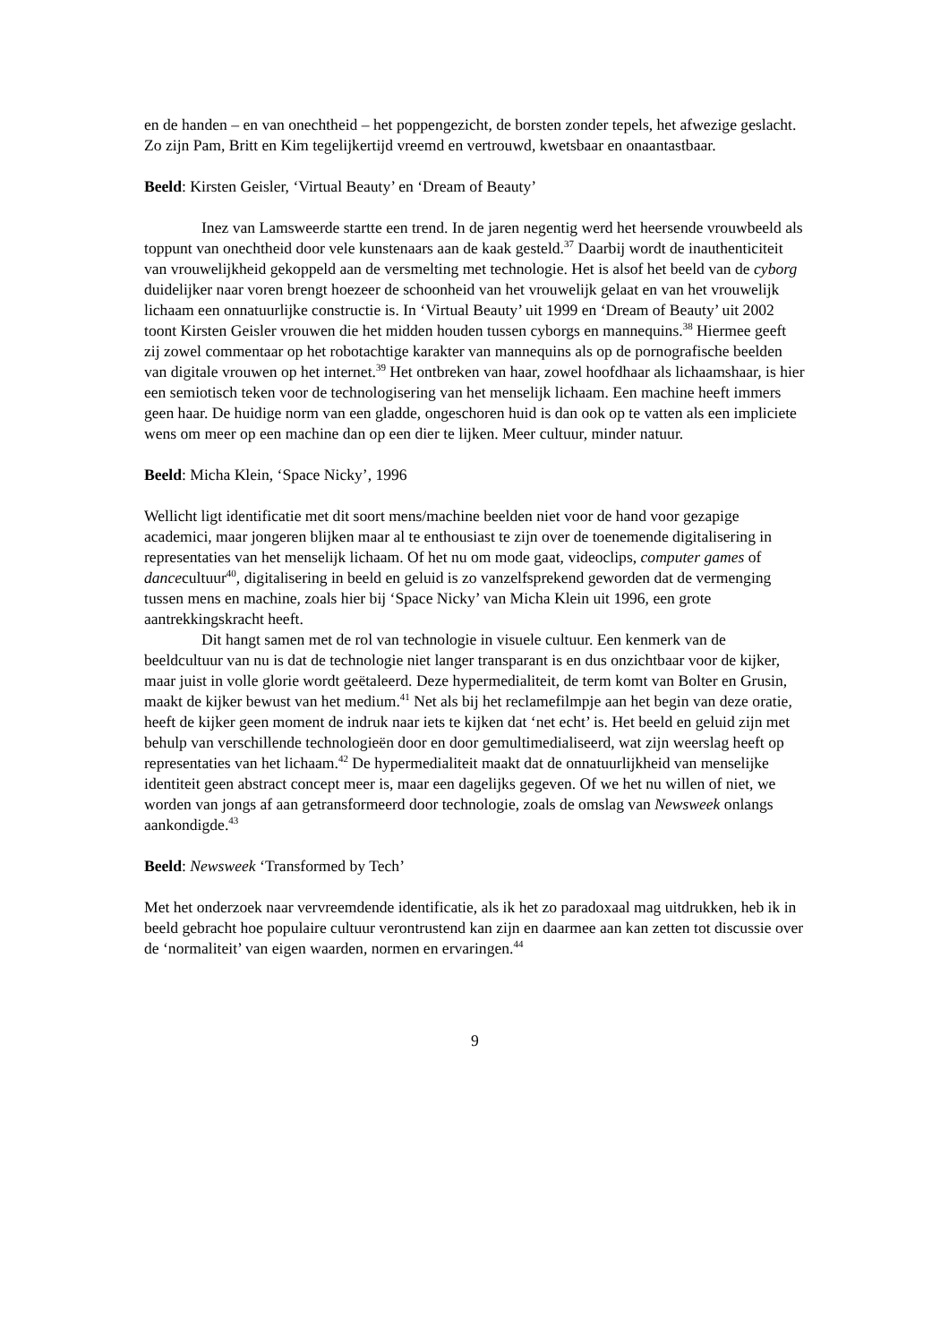en de handen – en van onechtheid – het poppengezicht, de borsten zonder tepels, het afwezige geslacht. Zo zijn Pam, Britt en Kim tegelijkertijd vreemd en vertrouwd, kwetsbaar en onaantastbaar.
Beeld: Kirsten Geisler, ‘Virtual Beauty’ en ‘Dream of Beauty’
Inez van Lamsweerde startte een trend. In de jaren negentig werd het heersende vrouwbeeld als toppunt van onechtheid door vele kunstenaars aan de kaak gesteld.<sup>37</sup> Daarbij wordt de inauthenticiteit van vrouwelijkheid gekoppeld aan de versmelting met technologie. Het is alsof het beeld van de cyborg duidelijker naar voren brengt hoezeer de schoonheid van het vrouwelijk gelaat en van het vrouwelijk lichaam een onnatuurlijke constructie is. In ‘Virtual Beauty’ uit 1999 en ‘Dream of Beauty’ uit 2002 toont Kirsten Geisler vrouwen die het midden houden tussen cyborgs en mannequins.<sup>38</sup> Hiermee geeft zij zowel commentaar op het robotachtige karakter van mannequins als op de pornografische beelden van digitale vrouwen op het internet.<sup>39</sup> Het ontbreken van haar, zowel hoofdhaar als lichaamshaar, is hier een semiotisch teken voor de technologisering van het menselijk lichaam. Een machine heeft immers geen haar. De huidige norm van een gladde, ongeschoren huid is dan ook op te vatten als een impliciete wens om meer op een machine dan op een dier te lijken. Meer cultuur, minder natuur.
Beeld: Micha Klein, ‘Space Nicky’, 1996
Wellicht ligt identificatie met dit soort mens/machine beelden niet voor de hand voor gezapige academici, maar jongeren blijken maar al te enthousiast te zijn over de toenemende digitalisering in representaties van het menselijk lichaam. Of het nu om mode gaat, videoclips, computer games of dancecultuur<sup>40</sup>, digitalisering in beeld en geluid is zo vanzelfsprekend geworden dat de vermenging tussen mens en machine, zoals hier bij ‘Space Nicky’ van Micha Klein uit 1996, een grote aantrekkingskracht heeft.
Dit hangt samen met de rol van technologie in visuele cultuur. Een kenmerk van de beeldcultuur van nu is dat de technologie niet langer transparant is en dus onzichtbaar voor de kijker, maar juist in volle glorie wordt geëtaleerd. Deze hypermedialiteit, de term komt van Bolter en Grusin, maakt de kijker bewust van het medium.<sup>41</sup> Net als bij het reclamefilmpje aan het begin van deze oratie, heeft de kijker geen moment de indruk naar iets te kijken dat ‘net echt’ is. Het beeld en geluid zijn met behulp van verschillende technologieën door en door gemultimedialiseerd, wat zijn weerslag heeft op representaties van het lichaam.<sup>42</sup> De hypermedialiteit maakt dat de onnatuurlijkheid van menselijke identiteit geen abstract concept meer is, maar een dagelijks gegeven. Of we het nu willen of niet, we worden van jongs af aan getransformeerd door technologie, zoals de omslag van Newsweek onlangs aankondigde.<sup>43</sup>
Beeld: Newsweek ‘Transformed by Tech’
Met het onderzoek naar vervreemdende identificatie, als ik het zo paradoxaal mag uitdrukken, heb ik in beeld gebracht hoe populaire cultuur verontrustend kan zijn en daarmee aan kan zetten tot discussie over de ‘normaliteit’ van eigen waarden, normen en ervaringen.<sup>44</sup>
9